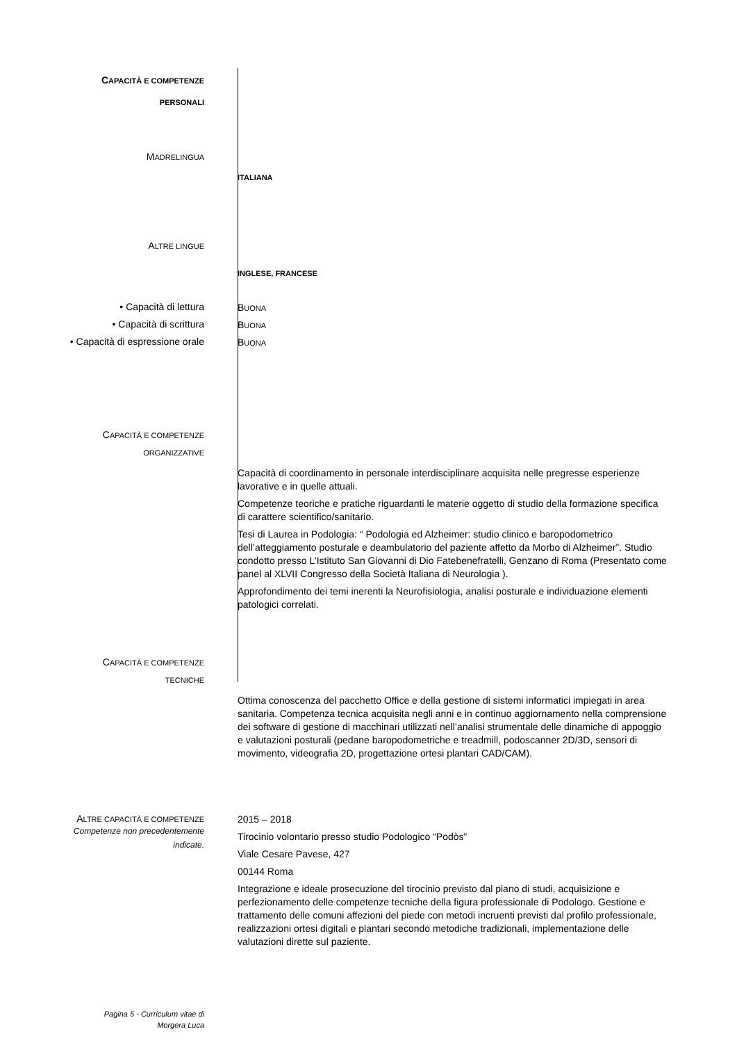CAPACITÀ E COMPETENZE
PERSONALI
MADRELINGUA
ITALIANA
ALTRE LINGUE
INGLESE, FRANCESE
• Capacità di lettura
BUONA
• Capacità di scrittura
BUONA
• Capacità di espressione orale
BUONA
CAPACITÀ E COMPETENZE
ORGANIZZATIVE
Capacità di coordinamento in personale interdisciplinare acquisita nelle pregresse esperienze lavorative e in quelle attuali.
Competenze teoriche e pratiche riguardanti le materie oggetto di studio della formazione specifica di carattere scientifico/sanitario.
Tesi di Laurea in Podologia: “ Podologia ed Alzheimer: studio clinico e baropodometrico dell’atteggiamento posturale e deambulatorio del paziente affetto da Morbo di Alzheimer”. Studio condotto presso L’Istituto San Giovanni di Dio Fatebenefratelli, Genzano di Roma (Presentato come panel al XLVII Congresso della Società Italiana di Neurologia ).
Approfondimento dei temi inerenti la Neurofisiologia, analisi posturale e individuazione elementi patologici correlati.
CAPACITÀ E COMPETENZE
TECNICHE
Ottima conoscenza del pacchetto Office e della gestione di sistemi informatici impiegati in area sanitaria. Competenza tecnica acquisita negli anni e in continuo aggiornamento nella comprensione dei software di gestione di macchinari utilizzati nell’analisi strumentale delle dinamiche di appoggio e valutazioni posturali (pedane baropodometriche e treadmill, podoscanner 2D/3D, sensori di movimento, videografia 2D, progettazione ortesi plantari CAD/CAM).
ALTRE CAPACITÀ E COMPETENZE
Competenze non precedentemente
indicate.
2015 – 2018
Tirocinio volontario presso studio Podologico “Podòs”
Viale Cesare Pavese, 427
00144 Roma
Integrazione e ideale prosecuzione del tirocinio previsto dal piano di studi, acquisizione e perfezionamento delle competenze tecniche della figura professionale di Podologo. Gestione e trattamento delle comuni affezioni del piede con metodi incruenti previsti dal profilo professionale, realizzazioni ortesi digitali e plantari secondo metodiche tradizionali, implementazione delle valutazioni dirette sul paziente.
Pagina 5 - Curriculum vitae di
Morgera Luca